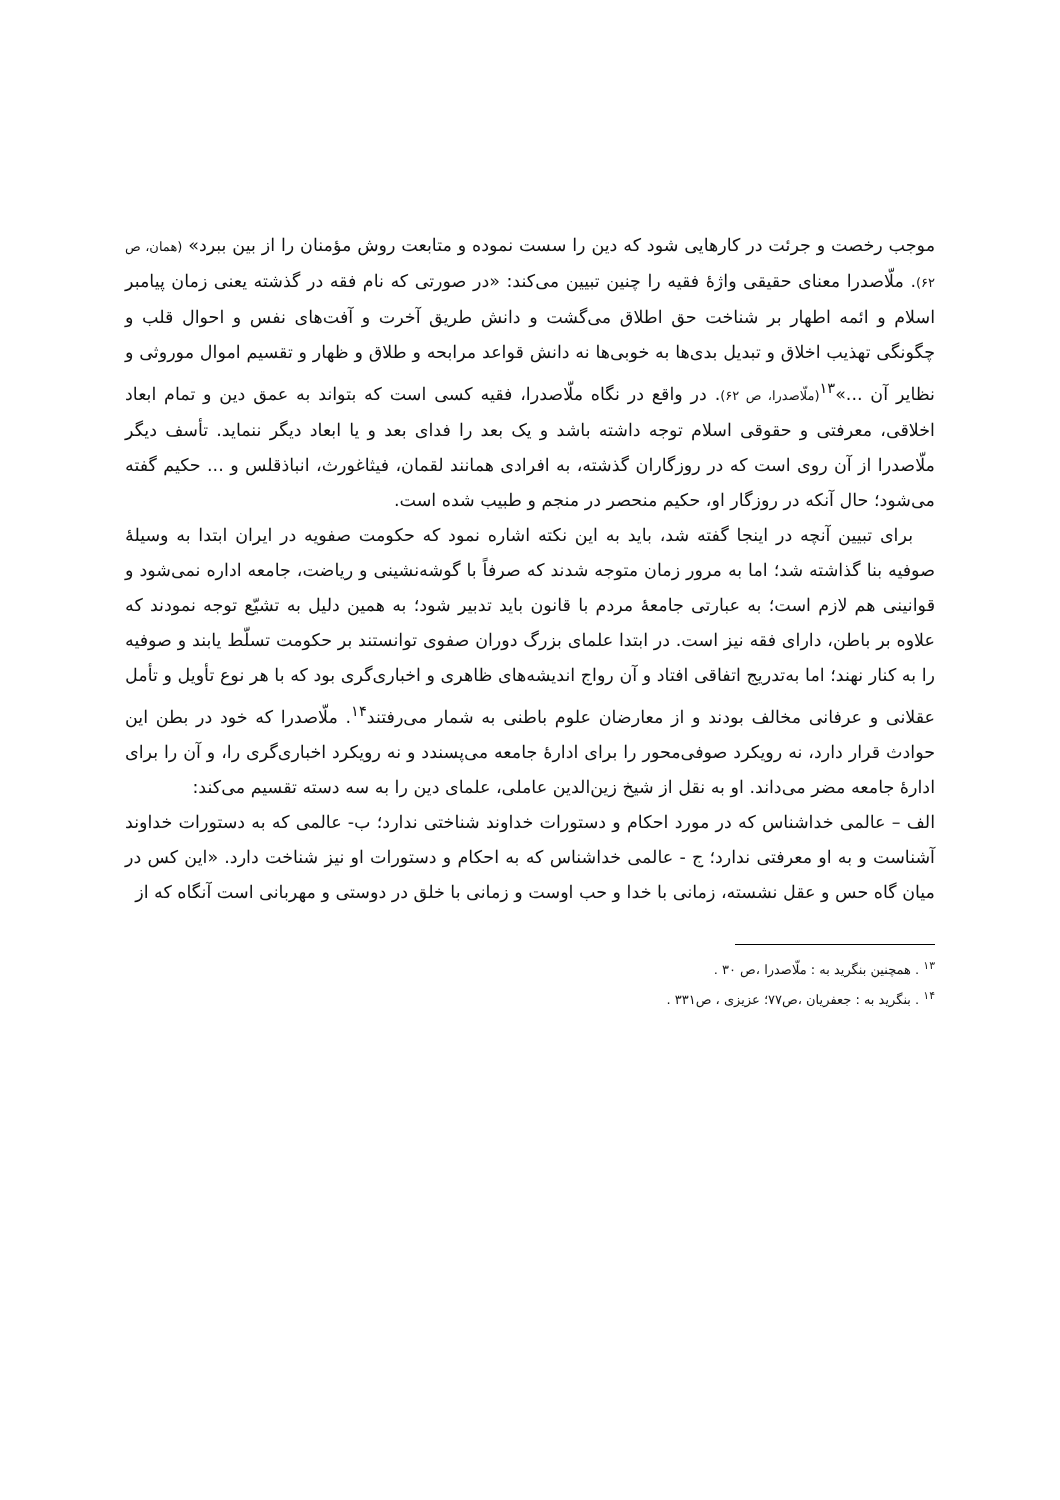موجب رخصت و جرئت در کارهایی شود که دین را سست نموده و متابعت روش مؤمنان را از بین ببرد» (همان، ص ۶۲). ملّاصدرا معنای حقیقی واژهٔ فقیه را چنین تبیین می‌کند: «در صورتی که نام فقه در گذشته یعنی زمان پیامبر اسلام و ائمه اطهار بر شناخت حق اطلاق می‌گشت و دانش طریق آخرت و آفت‌های نفس و احوال قلب و چگونگی تهذیب اخلاق و تبدیل بدی‌ها به خوبی‌ها نه دانش قواعد مرابحه و طلاق و ظهار و تقسیم اموال موروثی و نظایر آن ...»<sup>۱۳</sup>(ملّاصدرا، ص ۶۲). در واقع در نگاه ملّاصدرا، فقیه کسی است که بتواند به عمق دین و تمام ابعاد اخلاقی، معرفتی و حقوقی اسلام توجه داشته باشد و یک بعد را فدای بعد و یا ابعاد دیگر ننماید. تأسف دیگر ملّاصدرا از آن روی است که در روزگاران گذشته، به افرادی همانند لقمان، فیثاغورث، انباذقلس و ... حکیم گفته می‌شود؛ حال آنکه در روزگار او، حکیم منحصر در منجم و طبیب شده است.
برای تبیین آنچه در اینجا گفته شد، باید به این نکته اشاره نمود که حکومت صفویه در ایران ابتدا به وسیلهٔ صوفیه بنا گذاشته شد؛ اما به مرور زمان متوجه شدند که صرفاً با گوشه‌نشینی و ریاضت، جامعه اداره نمی‌شود و قوانینی هم لازم است؛ به عبارتی جامعهٔ مردم با قانون باید تدبیر شود؛ به همین دلیل به تشیّع توجه نمودند که علاوه بر باطن، دارای فقه نیز است. در ابتدا علمای بزرگ دوران صفوی توانستند بر حکومت تسلّط یابند و صوفیه را به کنار نهند؛ اما به‌تدریج اتفاقی افتاد و آن رواج اندیشه‌های ظاهری و اخباری‌گری بود که با هر نوع تأویل و تأمل عقلانی و عرفانی مخالف بودند و از معارضان علوم باطنی به شمار می‌رفتند<sup>۱۴</sup>. ملّاصدرا که خود در بطن این حوادث قرار دارد، نه رویکرد صوفی‌محور را برای ادارهٔ جامعه می‌پسندد و نه رویکرد اخباری‌گری را، و آن را برای ادارهٔ جامعه مضر می‌داند. او به نقل از شیخ زین‌الدین عاملی، علمای دین را به سه دسته تقسیم می‌کند:
الف – عالمی خداشناس که در مورد احکام و دستورات خداوند شناختی ندارد؛ ب- عالمی که به دستورات خداوند آشناست و به او معرفتی ندارد؛ ج - عالمی خداشناس که به احکام و دستورات او نیز شناخت دارد. «این کس در میان گاه حس و عقل نشسته، زمانی با خدا و حب اوست و زمانی با خلق در دوستی و مهربانی است آنگاه که از
<sup>۱۳</sup> . همچنین بنگرید به : ملّاصدرا ،ص ۳۰ .
<sup>۱۴</sup> . بنگرید به : جعفریان ،ص۷۷؛ عزیزی ، ص۳۳۱ .